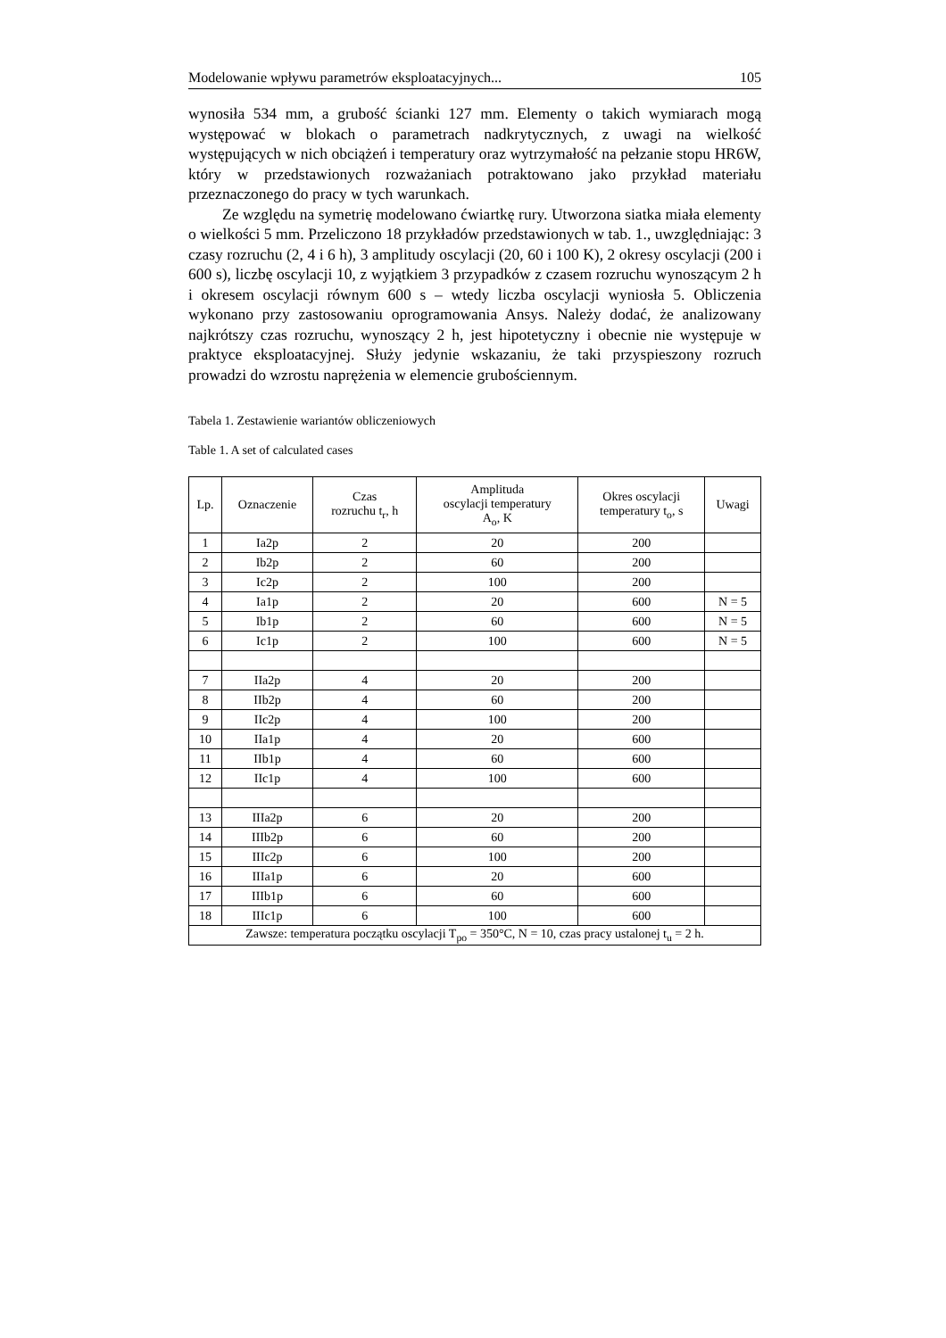Modelowanie wpływu parametrów eksploatacyjnych... 105
wynosiła 534 mm, a grubość ścianki 127 mm. Elementy o takich wymiarach mogą występować w blokach o parametrach nadkrytycznych, z uwagi na wielkość występujących w nich obciążeń i temperatury oraz wytrzymałość na pełzanie stopu HR6W, który w przedstawionych rozważaniach potraktowano jako przykład materiału przeznaczonego do pracy w tych warunkach.
Ze względu na symetrię modelowano ćwiartkę rury. Utworzona siatka miała elementy o wielkości 5 mm. Przeliczono 18 przykładów przedstawionych w tab. 1., uwzględniając: 3 czasy rozruchu (2, 4 i 6 h), 3 amplitudy oscylacji (20, 60 i 100 K), 2 okresy oscylacji (200 i 600 s), liczbę oscylacji 10, z wyjątkiem 3 przypadków z czasem rozruchu wynoszącym 2 h i okresem oscylacji równym 600 s – wtedy liczba oscylacji wyniosła 5. Obliczenia wykonano przy zastosowaniu oprogramowania Ansys. Należy dodać, że analizowany najkrótszy czas rozruchu, wynoszący 2 h, jest hipotetyczny i obecnie nie występuje w praktyce eksploatacyjnej. Służy jedynie wskazaniu, że taki przyspieszony rozruch prowadzi do wzrostu naprężenia w elemencie grubościennym.
Tabela 1. Zestawienie wariantów obliczeniowych
Table 1. A set of calculated cases
| Lp. | Oznaczenie | Czas rozruchu t<sub>r</sub>, h | Amplituda oscylacji temperatury A<sub>o</sub>, K | Okres oscylacji temperatury t<sub>o</sub>, s | Uwagi |
| --- | --- | --- | --- | --- | --- |
| 1 | Ia2p | 2 | 20 | 200 | |
| 2 | Ib2p | 2 | 60 | 200 | |
| 3 | Ic2p | 2 | 100 | 200 | |
| 4 | Ia1p | 2 | 20 | 600 | N = 5 |
| 5 | Ib1p | 2 | 60 | 600 | N = 5 |
| 6 | Ic1p | 2 | 100 | 600 | N = 5 |
| 7 | IIa2p | 4 | 20 | 200 | |
| 8 | IIb2p | 4 | 60 | 200 | |
| 9 | IIc2p | 4 | 100 | 200 | |
| 10 | IIa1p | 4 | 20 | 600 | |
| 11 | IIb1p | 4 | 60 | 600 | |
| 12 | IIc1p | 4 | 100 | 600 | |
| 13 | IIIa2p | 6 | 20 | 200 | |
| 14 | IIIb2p | 6 | 60 | 200 | |
| 15 | IIIc2p | 6 | 100 | 200 | |
| 16 | IIIa1p | 6 | 20 | 600 | |
| 17 | IIIb1p | 6 | 60 | 600 | |
| 18 | IIIc1p | 6 | 100 | 600 | |
| Zawsze: temperatura początku oscylacji T<sub>po</sub> = 350°C, N = 10, czas pracy ustalonej t<sub>u</sub> = 2 h. | | | | | |